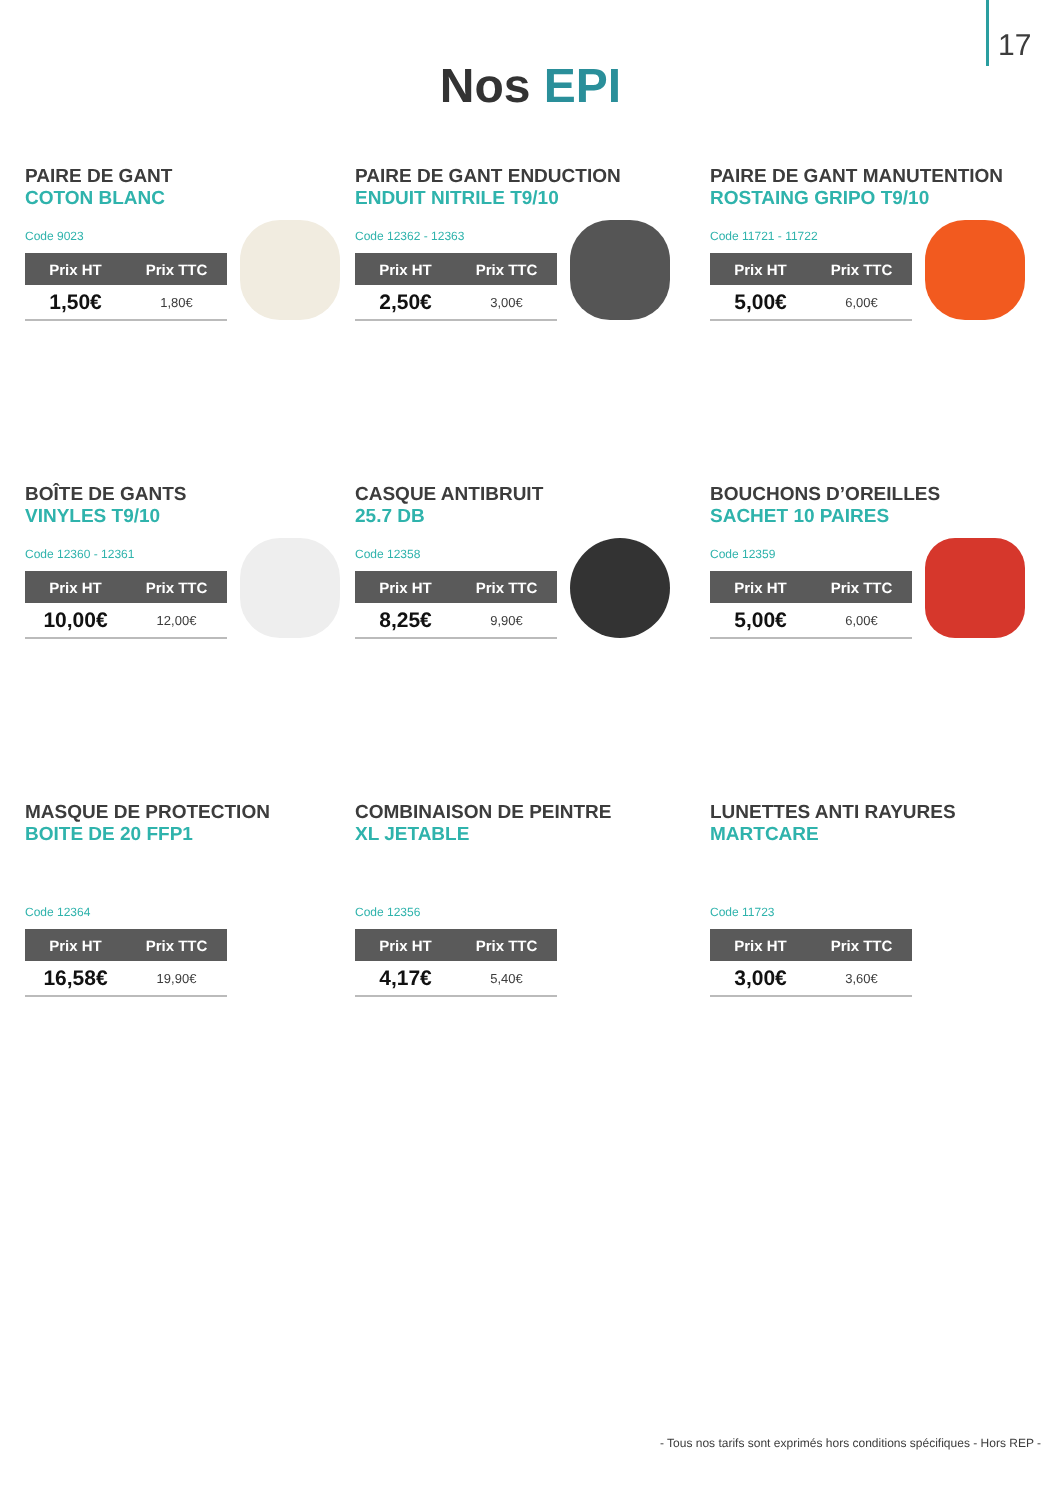17
Nos EPI
PAIRE DE GANT
COTON BLANC
Code 9023
| Prix HT | Prix TTC |
| --- | --- |
| 1,50€ | 1,80€ |
PAIRE DE GANT ENDUCTION
ENDUIT NITRILE T9/10
Code 12362 - 12363
| Prix HT | Prix TTC |
| --- | --- |
| 2,50€ | 3,00€ |
PAIRE DE GANT MANUTENTION
ROSTAING GRIPO T9/10
Code 11721 - 11722
| Prix HT | Prix TTC |
| --- | --- |
| 5,00€ | 6,00€ |
BOÎTE DE GANTS
VINYLES T9/10
Code 12360 - 12361
| Prix HT | Prix TTC |
| --- | --- |
| 10,00€ | 12,00€ |
CASQUE ANTIBRUIT
25.7 DB
Code 12358
| Prix HT | Prix TTC |
| --- | --- |
| 8,25€ | 9,90€ |
BOUCHONS D’OREILLES
SACHET 10 PAIRES
Code 12359
| Prix HT | Prix TTC |
| --- | --- |
| 5,00€ | 6,00€ |
MASQUE DE PROTECTION
BOITE DE 20 FFP1
Code 12364
| Prix HT | Prix TTC |
| --- | --- |
| 16,58€ | 19,90€ |
COMBINAISON DE PEINTRE
XL JETABLE
Code 12356
| Prix HT | Prix TTC |
| --- | --- |
| 4,17€ | 5,40€ |
LUNETTES ANTI RAYURES
MARTCARE
Code 11723
| Prix HT | Prix TTC |
| --- | --- |
| 3,00€ | 3,60€ |
- Tous nos tarifs sont exprimés hors conditions spécifiques - Hors REP -